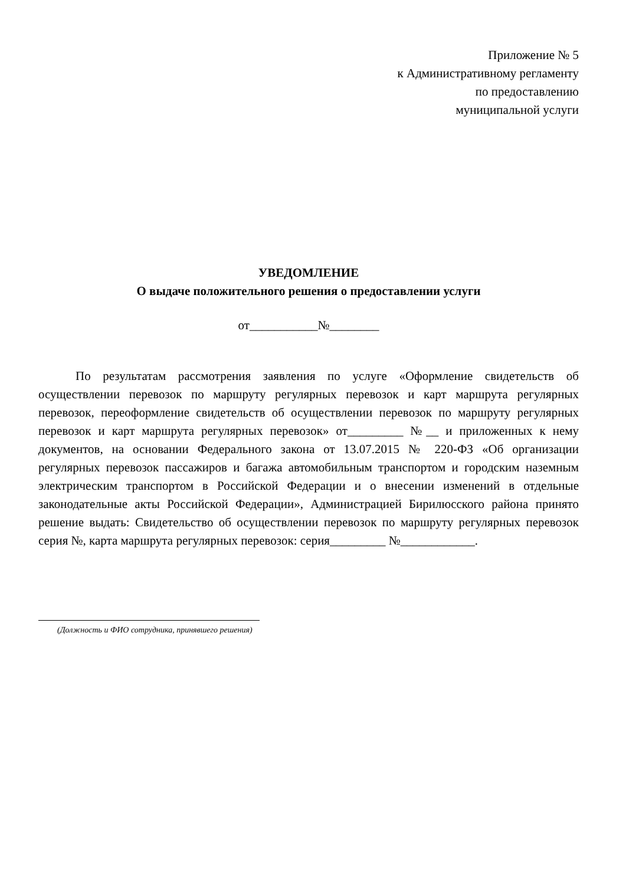Приложение № 5
к Административному регламенту
по предоставлению
муниципальной услуги
УВЕДОМЛЕНИЕ
О выдаче положительного решения о предоставлении услуги
от___________№________
По результатам рассмотрения заявления по услуге «Оформление свидетельств об осуществлении перевозок по маршруту регулярных перевозок и карт маршрута регулярных перевозок, переоформление свидетельств об осуществлении перевозок по маршруту регулярных перевозок и карт маршрута регулярных перевозок» от_________ №__ и приложенных к нему документов, на основании Федерального закона от 13.07.2015 № 220-ФЗ «Об организации регулярных перевозок пассажиров и багажа автомобильным транспортом и городским наземным электрическим транспортом в Российской Федерации и о внесении изменений в отдельные законодательные акты Российской Федерации», Администрацией Бирилюсского района принято решение выдать: Свидетельство об осуществлении перевозок по маршруту регулярных перевозок серия №, карта маршрута регулярных перевозок: серия_________ №____________.
(Должность и ФИО сотрудника, принявшего решения)